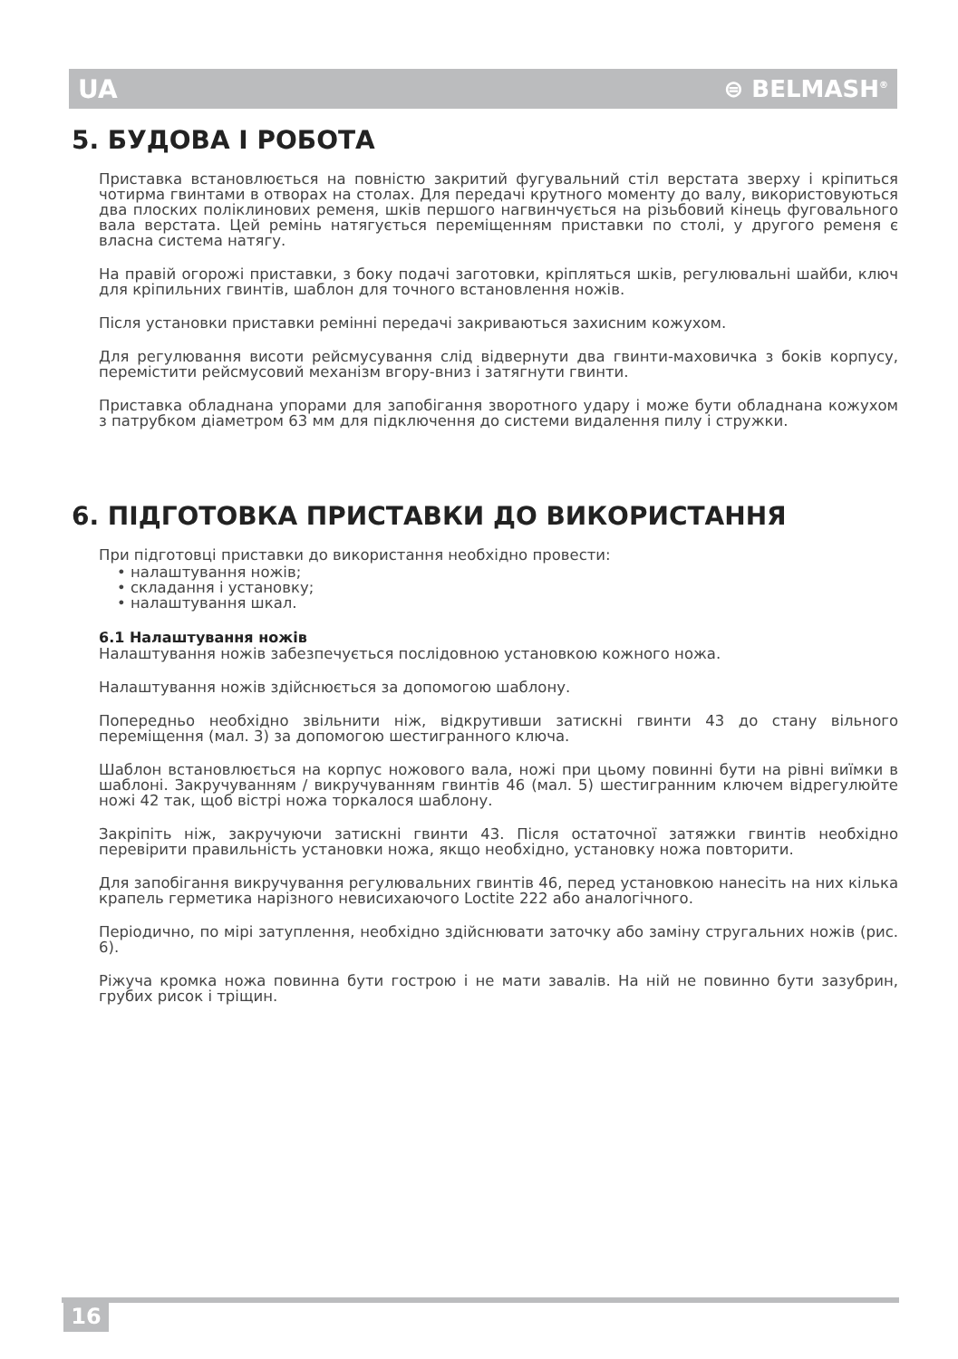UA ⊜ BELMASH<sup>®</sup>
5. БУДОВА І РОБОТА
Приставка встановлюється на повністю закритий фугувальний стіл верстата зверху і кріпиться чотирма гвинтами в отворах на столах. Для передачі крутного моменту до валу, використовуються два плоских поліклинових ременя, шків першого нагвинчується на різьбовий кінець фуговального вала верстата. Цей ремінь натягується переміщенням приставки по столі, у другого ременя є власна система натягу.
На правій огорожі приставки, з боку подачі заготовки, кріпляться шків, регулювальні шайби, ключ для кріпильних гвинтів, шаблон для точного встановлення ножів.
Після установки приставки ремінні передачі закриваються захисним кожухом.
Для регулювання висоти рейсмусування слід відвернути два гвинти-маховичка з боків корпусу, перемістити рейсмусовий механізм вгору-вниз і затягнути гвинти.
Приставка обладнана упорами для запобігання зворотного удару і може бути обладнана кожухом з патрубком діаметром 63 мм для підключення до системи видалення пилу і стружки.
6. ПІДГОТОВКА ПРИСТАВКИ ДО ВИКОРИСТАННЯ
При підготовці приставки до використання необхідно провести:
• налаштування ножів;
• складання і установку;
• налаштування шкал.
6.1 Налаштування ножів
Налаштування ножів забезпечується послідовною установкою кожного ножа.
Налаштування ножів здійснюється за допомогою шаблону.
Попередньо необхідно звільнити ніж, відкрутивши затискні гвинти 43 до стану вільного переміщення (мал. 3) за допомогою шестигранного ключа.
Шаблон встановлюється на корпус ножового вала, ножі при цьому повинні бути на рівні виїмки в шаблоні. Закручуванням / викручуванням гвинтів 46 (мал. 5) шестигранним ключем відрегулюйте ножі 42 так, щоб вістрі ножа торкалося шаблону.
Закріпіть ніж, закручуючи затискні гвинти 43. Після остаточної затяжки гвинтів необхідно перевірити правильність установки ножа, якщо необхідно, установку ножа повторити.
Для запобігання викручування регулювальних гвинтів 46, перед установкою нанесіть на них кілька крапель герметика нарізного невисихаючого Loctite 222 або аналогічного.
Періодично, по мірі затуплення, необхідно здійснювати заточку або заміну стругальних ножів (рис. 6).
Ріжуча кромка ножа повинна бути гострою і не мати завалів. На ній не повинно бути зазубрин, грубих рисок і тріщин.
16